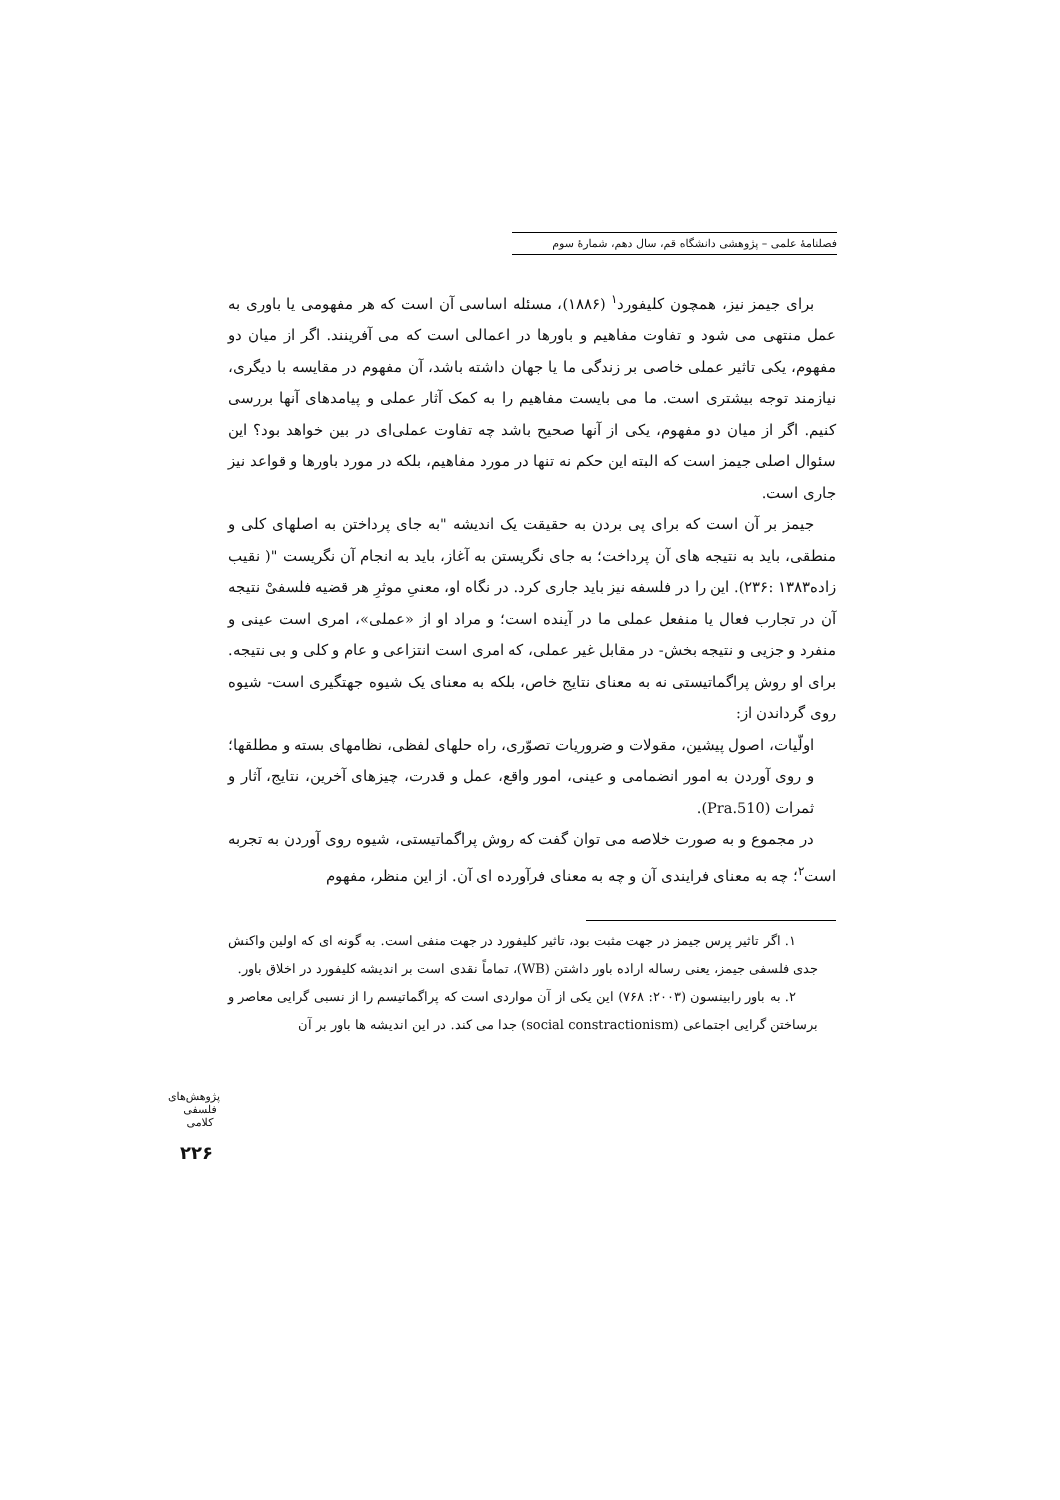فصلنامهٔ علمی – پژوهشی دانشگاه قم، سال دهم، شمارهٔ سوم
برای جیمز نیز، همچون کلیفورد<sup>۱</sup> (۱۸۸۶)، مسئله اساسی آن است که هر مفهومی یا باوری به عمل منتهی می شود و تفاوت مفاهیم و باورها در اعمالی است که می آفرینند. اگر از میان دو مفهوم، یکی تاثیر عملی خاصی بر زندگی ما یا جهان داشته باشد، آن مفهوم در مقایسه با دیگری، نیازمند توجه بیشتری است. ما می بایست مفاهیم را به کمک آثار عملی و پیامدهای آنها بررسی کنیم. اگر از میان دو مفهوم، یکی از آنها صحیح باشد چه تفاوت عملی‌ای در بین خواهد بود؟ این سئوال اصلی جیمز است که البته این حکم نه تنها در مورد مفاهیم، بلکه در مورد باورها و قواعد نیز جاری است.
جیمز بر آن است که برای پی بردن به حقیقت یک اندیشه "به جای پرداختن به اصلهای کلی و منطقی، باید به نتیجه های آن پرداخت؛ به جای نگریستن به آغاز، باید به انجام آن نگریست "( نقیب زاده۱۳۸۳ :۲۳۶). این را در فلسفه نیز باید جاری کرد. در نگاه او، معنیِ موثرِ هر قضیه فلسفیْ نتیجه آن در تجارب فعال یا منفعل عملی ما در آینده است؛ و مراد او از «عملی»، امری است عینی و منفرد و جزیی و نتیجه بخش- در مقابل غیر عملی، که امری است انتزاعی و عام و کلی و بی نتیجه. برای او روش پراگماتیستی نه به معنای نتایج خاص، بلکه به معنای یک شیوه جهتگیری است- شیوه روی گرداندن از:
اولّیات، اصول پیشین، مقولات و ضروریات تصوّری، راه حلهای لفظی، نظامهای بسته و مطلقها؛ و روی آوردن به امور انضمامی و عینی، امور واقع، عمل و قدرت، چیزهای آخرین، نتایج، آثار و ثمرات (Pra.510).
در مجموع و به صورت خلاصه می توان گفت که روش پراگماتیستی، شیوه روی آوردن به تجربه است<sup>۲</sup>؛ چه به معنای فرایندی آن و چه به معنای فرآورده ای آن. از این منظر، مفهوم
۱. اگر تاثیر پرس جیمز در جهت مثبت بود، تاثیر کلیفورد در جهت منفی است. به گونه ای که اولین واکنش جدی فلسفی جیمز، یعنی رساله اراده باور داشتن (WB)، تماماً نقدی است بر اندیشه کلیفورد در اخلاق باور.
۲. به باور رابینسون (۲۰۰۳: ۷۶۸) این یکی از آن مواردی است که پراگماتیسم را از نسبی گرایی معاصر و برساختن گرایی اجتماعی (social constractionism) جدا می کند. در این اندیشه ها باور بر آن
پژوهش‌های فلسفی کلامی
۲۲۶